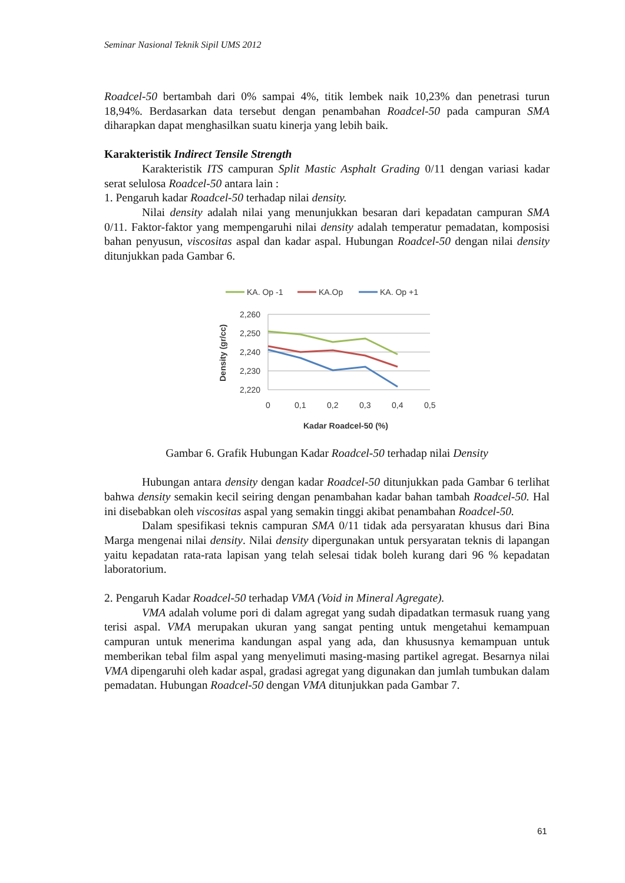Seminar Nasional Teknik Sipil UMS 2012
Roadcel-50 bertambah dari 0% sampai 4%, titik lembek naik 10,23% dan penetrasi turun 18,94%. Berdasarkan data tersebut dengan penambahan Roadcel-50 pada campuran SMA diharapkan dapat menghasilkan suatu kinerja yang lebih baik.
Karakteristik Indirect Tensile Strength
Karakteristik ITS campuran Split Mastic Asphalt Grading 0/11 dengan variasi kadar serat selulosa Roadcel-50 antara lain :
1. Pengaruh kadar Roadcel-50 terhadap nilai density.
Nilai density adalah nilai yang menunjukkan besaran dari kepadatan campuran SMA 0/11. Faktor-faktor yang mempengaruhi nilai density adalah temperatur pemadatan, komposisi bahan penyusun, viscositas aspal dan kadar aspal. Hubungan Roadcel-50 dengan nilai density ditunjukkan pada Gambar 6.
KA. Op -1
KA.Op
KA. Op +1
2,260
2,250
2,240
2,230
2,220
0
0,1
0,2
0,3
0,4
0,5
Kadar Roadcel-50 (%)
Density (gr/cc)
Gambar 6. Grafik Hubungan Kadar Roadcel-50 terhadap nilai Density
Hubungan antara density dengan kadar Roadcel-50 ditunjukkan pada Gambar 6 terlihat bahwa density semakin kecil seiring dengan penambahan kadar bahan tambah Roadcel-50. Hal ini disebabkan oleh viscositas aspal yang semakin tinggi akibat penambahan Roadcel-50.
Dalam spesifikasi teknis campuran SMA 0/11 tidak ada persyaratan khusus dari Bina Marga mengenai nilai density. Nilai density dipergunakan untuk persyaratan teknis di lapangan yaitu kepadatan rata-rata lapisan yang telah selesai tidak boleh kurang dari 96 % kepadatan laboratorium.
2. Pengaruh Kadar Roadcel-50 terhadap VMA (Void in Mineral Agregate).
VMA adalah volume pori di dalam agregat yang sudah dipadatkan termasuk ruang yang terisi aspal. VMA merupakan ukuran yang sangat penting untuk mengetahui kemampuan campuran untuk menerima kandungan aspal yang ada, dan khususnya kemampuan untuk memberikan tebal film aspal yang menyelimuti masing-masing partikel agregat. Besarnya nilai VMA dipengaruhi oleh kadar aspal, gradasi agregat yang digunakan dan jumlah tumbukan dalam pemadatan. Hubungan Roadcel-50 dengan VMA ditunjukkan pada Gambar 7.
61